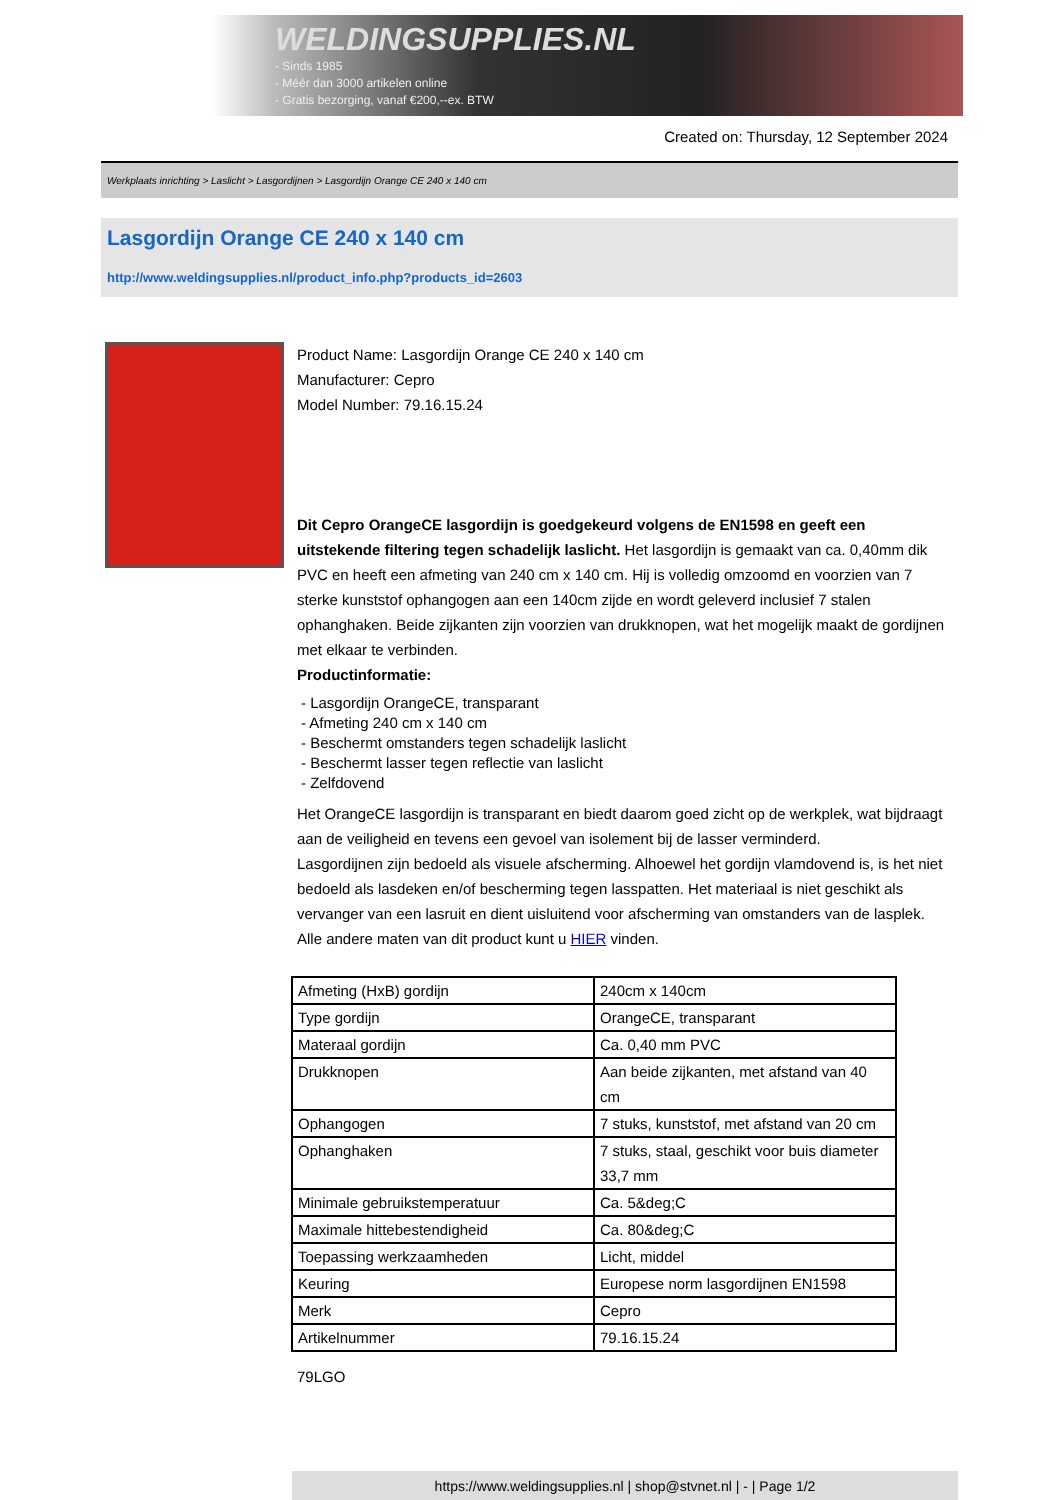WELDINGSUPPLIES.NL
- Sinds 1985
- Méér dan 3000 artikelen online
- Gratis bezorging, vanaf €200,--ex. BTW
Created on: Thursday, 12 September 2024
Werkplaats inrichting > Laslicht > Lasgordijnen > Lasgordijn Orange CE 240 x 140 cm
Lasgordijn Orange CE 240 x 140 cm
http://www.weldingsupplies.nl/product_info.php?products_id=2603
Product Name: Lasgordijn Orange CE 240 x 140 cm
Manufacturer: Cepro
Model Number: 79.16.15.24
Dit Cepro OrangeCE lasgordijn is goedgekeurd volgens de EN1598 en geeft een uitstekende filtering tegen schadelijk laslicht. Het lasgordijn is gemaakt van ca. 0,40mm dik PVC en heeft een afmeting van 240 cm x 140 cm. Hij is volledig omzoomd en voorzien van 7 sterke kunststof ophangogen aan een 140cm zijde en wordt geleverd inclusief 7 stalen ophanghaken. Beide zijkanten zijn voorzien van drukknopen, wat het mogelijk maakt de gordijnen met elkaar te verbinden.
Productinformatie:
- Lasgordijn OrangeCE, transparant
- Afmeting 240 cm x 140 cm
- Beschermt omstanders tegen schadelijk laslicht
- Beschermt lasser tegen reflectie van laslicht
- Zelfdovend
Het OrangeCE lasgordijn is transparant en biedt daarom goed zicht op de werkplek, wat bijdraagt aan de veiligheid en tevens een gevoel van isolement bij de lasser verminderd.
Lasgordijnen zijn bedoeld als visuele afscherming. Alhoewel het gordijn vlamdovend is, is het niet bedoeld als lasdeken en/of bescherming tegen lasspatten. Het materiaal is niet geschikt als vervanger van een lasruit en dient uisluitend voor afscherming van omstanders van de lasplek.
Alle andere maten van dit product kunt u HIER vinden.
| Afmeting (HxB) gordijn | 240cm x 140cm |
| Type gordijn | OrangeCE, transparant |
| Materaal gordijn | Ca. 0,40 mm PVC |
| Drukknopen | Aan beide zijkanten, met afstand van 40 cm |
| Ophangogen | 7 stuks, kunststof, met afstand van 20 cm |
| Ophanghaken | 7 stuks, staal, geschikt voor buis diameter 33,7 mm |
| Minimale gebruikstemperatuur | Ca. 5&deg;C |
| Maximale hittebestendigheid | Ca. 80&deg;C |
| Toepassing werkzaamheden | Licht, middel |
| Keuring | Europese norm lasgordijnen EN1598 |
| Merk | Cepro |
| Artikelnummer | 79.16.15.24 |
79LGO
https://www.weldingsupplies.nl | shop@stvnet.nl | - | Page 1/2